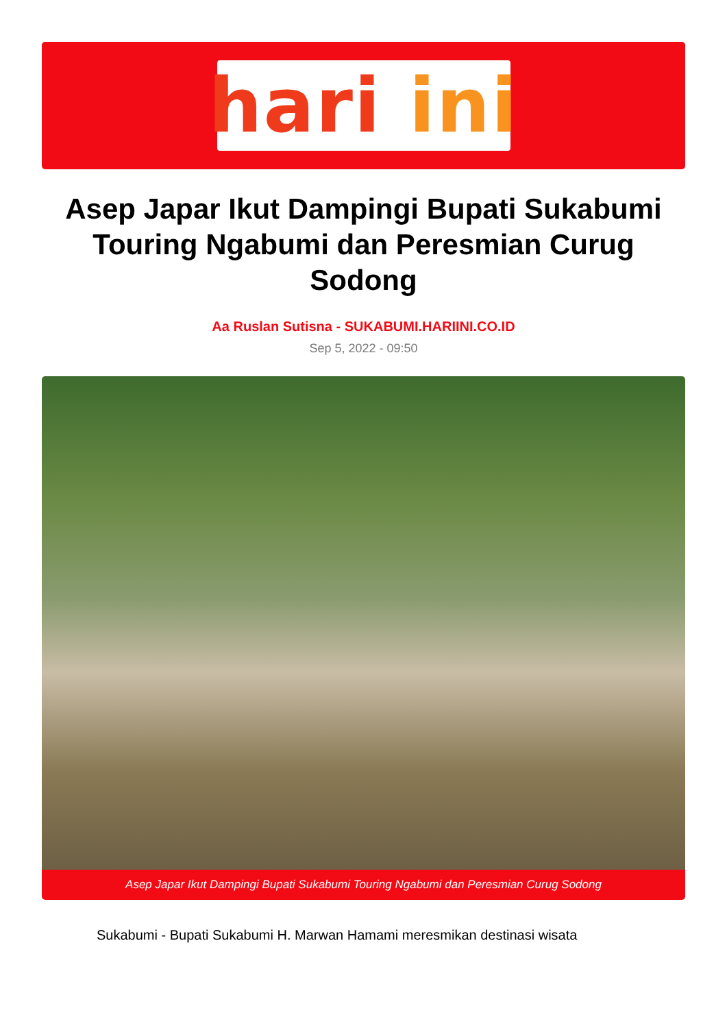hari ini
Asep Japar Ikut Dampingi Bupati Sukabumi Touring Ngabumi dan Peresmian Curug Sodong
Aa Ruslan Sutisna - SUKABUMI.HARIINI.CO.ID
Sep 5, 2022 - 09:50
Asep Japar Ikut Dampingi Bupati Sukabumi Touring Ngabumi dan Peresmian Curug Sodong
Sukabumi - Bupati Sukabumi H. Marwan Hamami meresmikan destinasi wisata